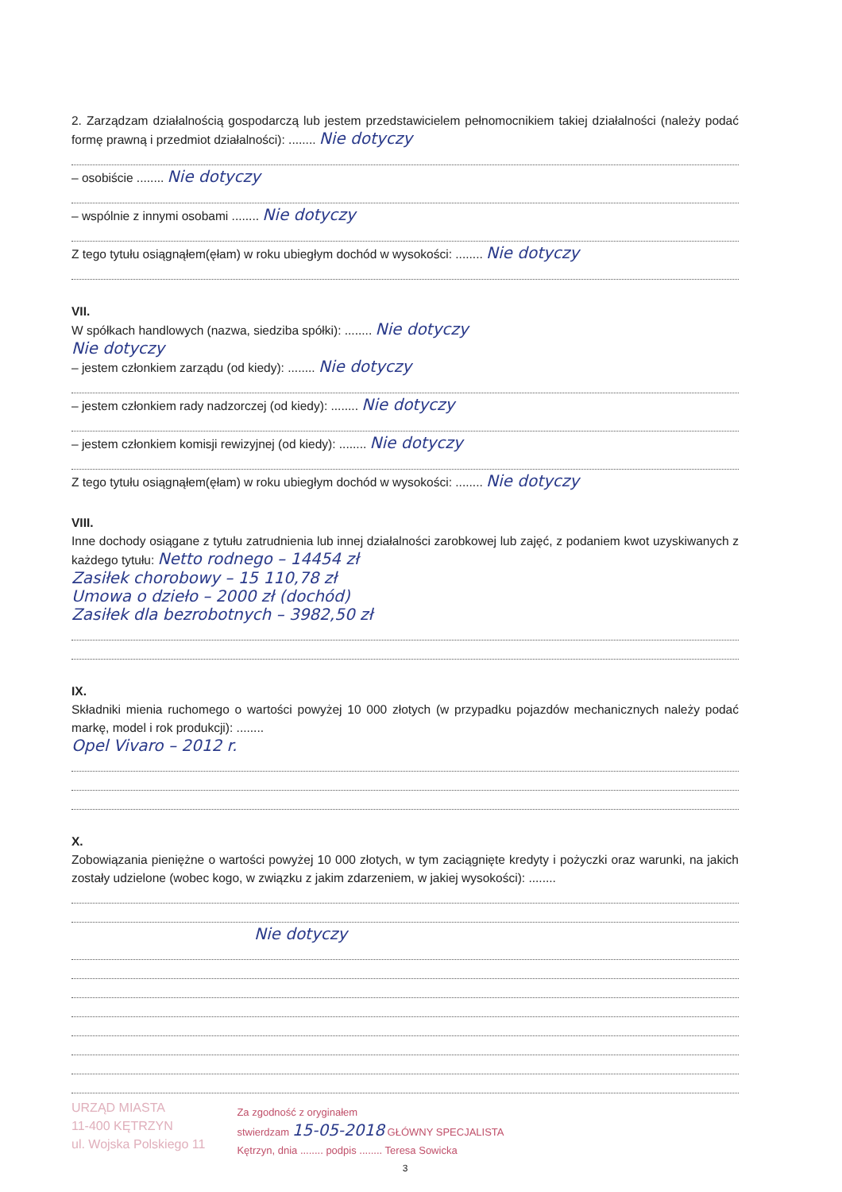2. Zarządzam działalnością gospodarczą lub jestem przedstawicielem pełnomocnikiem takiej działalności (należy podać formę prawną i przedmiot działalności): ........ Nie dotyczy
– osobiście ........ Nie dotyczy
– wspólnie z innymi osobami ........ Nie dotyczy
Z tego tytułu osiągnąłem(ęłam) w roku ubiegłym dochód w wysokości: ........ Nie dotyczy
VII.
W spółkach handlowych (nazwa, siedziba spółki): ........ Nie dotyczy
Nie dotyczy
– jestem członkiem zarządu (od kiedy): ........ Nie dotyczy
– jestem członkiem rady nadzorczej (od kiedy): ........ Nie dotyczy
– jestem członkiem komisji rewizyjnej (od kiedy): ........ Nie dotyczy
Z tego tytułu osiągnąłem(ęłam) w roku ubiegłym dochód w wysokości: ........ Nie dotyczy
VIII.
Inne dochody osiągane z tytułu zatrudnienia lub innej działalności zarobkowej lub zajęć, z podaniem kwot uzyskiwanych z każdego tytułu: Netto rodnego – 14454 zł
Zasiłek chorobowy – 15 110,78 zł
Umowa o dzieło – 2000 zł (dochód)
Zasiłek dla bezrobotnych – 3982,50 zł
IX.
Składniki mienia ruchomego o wartości powyżej 10 000 złotych (w przypadku pojazdów mechanicznych należy podać markę, model i rok produkcji): ........
Opel Vivaro – 2012 r.
X.
Zobowiązania pieniężne o wartości powyżej 10 000 złotych, w tym zaciągnięte kredyty i pożyczki oraz warunki, na jakich zostały udzielone (wobec kogo, w związku z jakim zdarzeniem, w jakiej wysokości): ........
Nie dotyczy
URZĄD MIASTA
11-400 KĘTRZYN
ul. Wojska Polskiego 11
Za zgodność z oryginałem
stwierdzam 15-05-2018 GŁÓWNY SPECJALISTA
Kętrzyn, dnia ........ podpis ........ Teresa Sowicka
3